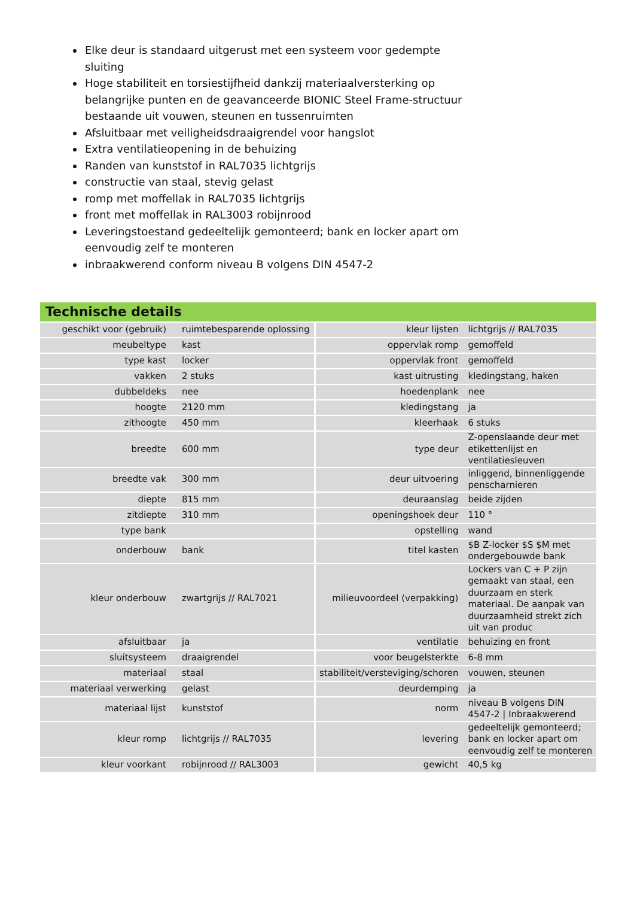Elke deur is standaard uitgerust met een systeem voor gedempte sluiting
Hoge stabiliteit en torsiestijfheid dankzij materiaalversterking op belangrijke punten en de geavanceerde BIONIC Steel Frame-structuur bestaande uit vouwen, steunen en tussenruimten
Afsluitbaar met veiligheidsdraaigrendel voor hangslot
Extra ventilatieopening in de behuizing
Randen van kunststof in RAL7035 lichtgrijs
constructie van staal, stevig gelast
romp met moffellak in RAL7035 lichtgrijs
front met moffellak in RAL3003 robijnrood
Leveringstoestand gedeeltelijk gemonteerd; bank en locker apart om eenvoudig zelf te monteren
inbraakwerend conform niveau B volgens DIN 4547-2
Technische details
| geschikt voor (gebruik) | ruimtebesparende oplossing | kleur lijsten | lichtgrijs // RAL7035 |
| meubeltype | kast | oppervlak romp | gemoffeld |
| type kast | locker | oppervlak front | gemoffeld |
| vakken | 2 stuks | kast uitrusting | kledingstang, haken |
| dubbeldeks | nee | hoedenplank | nee |
| hoogte | 2120 mm | kledingstang | ja |
| zithoogte | 450 mm | kleerhaak | 6 stuks |
| breedte | 600 mm | type deur | Z-openslaande deur met etikettenlijst en ventilatiesleuven |
| breedte vak | 300 mm | deur uitvoering | inliggend, binnenliggende penscharnieren |
| diepte | 815 mm | deuraanslag | beide zijden |
| zitdiepte | 310 mm | openingshoek deur | 110 ° |
| type bank | | opstelling | wand |
| onderbouw | bank | titel kasten | $B Z-locker $S $M met ondergebouwde bank |
| kleur onderbouw | zwartgrijs // RAL7021 | milieuvoordeel (verpakking) | Lockers van C + P zijn gemaakt van staal, een duurzaam en sterk materiaal. De aanpak van duurzaamheid strekt zich uit van produc |
| afsluitbaar | ja | ventilatie | behuizing en front |
| sluitsysteem | draaigrendel | voor beugelsterkte | 6-8 mm |
| materiaal | staal | stabiliteit/versteviging/schoren | vouwen, steunen |
| materiaal verwerking | gelast | deurdemping | ja |
| materiaal lijst | kunststof | norm | niveau B volgens DIN 4547-2 / Inbraakwerend |
| kleur romp | lichtgrijs // RAL7035 | levering | gedeeltelijk gemonteerd; bank en locker apart om eenvoudig zelf te monteren |
| kleur voorkant | robijnrood // RAL3003 | gewicht | 40,5 kg |